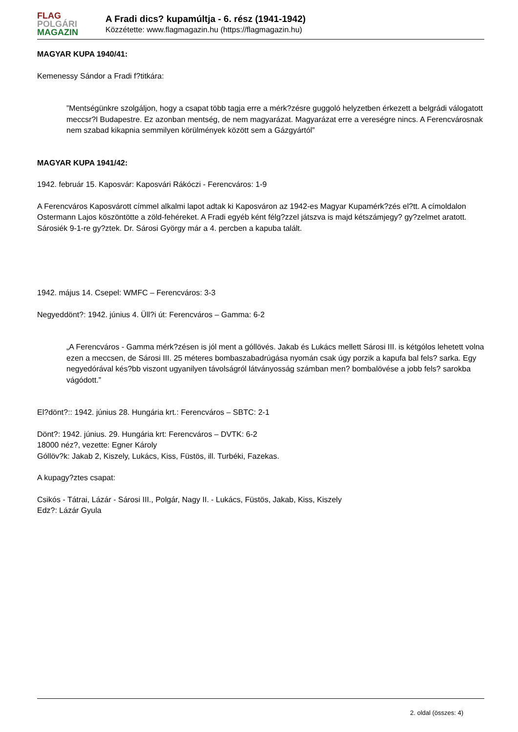FLAG
POLGÁRI
MAGAZIN
A Fradi dics? kupamúltja - 6. rész (1941-1942)
Közzétette: www.flagmagazin.hu (https://flagmagazin.hu)
MAGYAR KUPA 1940/41:
Kemenessy Sándor a Fradi f?titkára:
”Mentségünkre szolgáljon, hogy a csapat több tagja erre a mérk?zésre guggoló helyzetben érkezett a belgrádi válogatott meccsr?l Budapestre. Ez azonban mentség, de nem magyarázat. Magyarázat erre a vereségre nincs. A Ferencvárosnak nem szabad kikapnia semmilyen körülmények között sem a Gázgyártól”
MAGYAR KUPA 1941/42:
1942. február 15. Kaposvár: Kaposvári Rákóczi - Ferencváros: 1-9
A Ferencváros Kaposvárott címmel alkalmi lapot adtak ki Kaposváron az 1942-es Magyar Kupamérk?zés el?tt. A címoldalon Ostermann Lajos köszöntötte a zöld-fehéreket. A Fradi egyéb ként félg?zzel játszva is majd kétszámjegy? gy?zelmet aratott. Sárosiék 9-1-re gy?ztek. Dr. Sárosi György már a 4. percben a kapuba talált.
1942. május 14. Csepel: WMFC – Ferencváros: 3-3
Negyeddönt?: 1942. június 4. Üll?i út: Ferencváros – Gamma: 6-2
„A Ferencváros - Gamma mérk?zésen is jól ment a góllövés. Jakab és Lukács mellett Sárosi III. is kétgólos lehetett volna ezen a meccsen, de Sárosi III. 25 méteres bombaszabadrúgása nyomán csak úgy porzik a kapufa bal fels? sarka. Egy negyedórával kés?bb viszont ugyanilyen távolságról látványosság számban men? bombalövése a jobb fels? sarokba vágódott.”
El?dönt?:: 1942. június 28. Hungária krt.: Ferencváros – SBTC: 2-1
Dönt?: 1942. június. 29. Hungária krt: Ferencváros – DVTK: 6-2
18000 néz?, vezette: Egner Károly
Góllöv?k: Jakab 2, Kiszely, Lukács, Kiss, Füstös, ill. Turbéki, Fazekas.
A kupagy?ztes csapat:
Csikós - Tátrai, Lázár - Sárosi III., Polgár, Nagy II. - Lukács, Füstös, Jakab, Kiss, Kiszely
Edz?: Lázár Gyula
2. oldal (összes: 4)